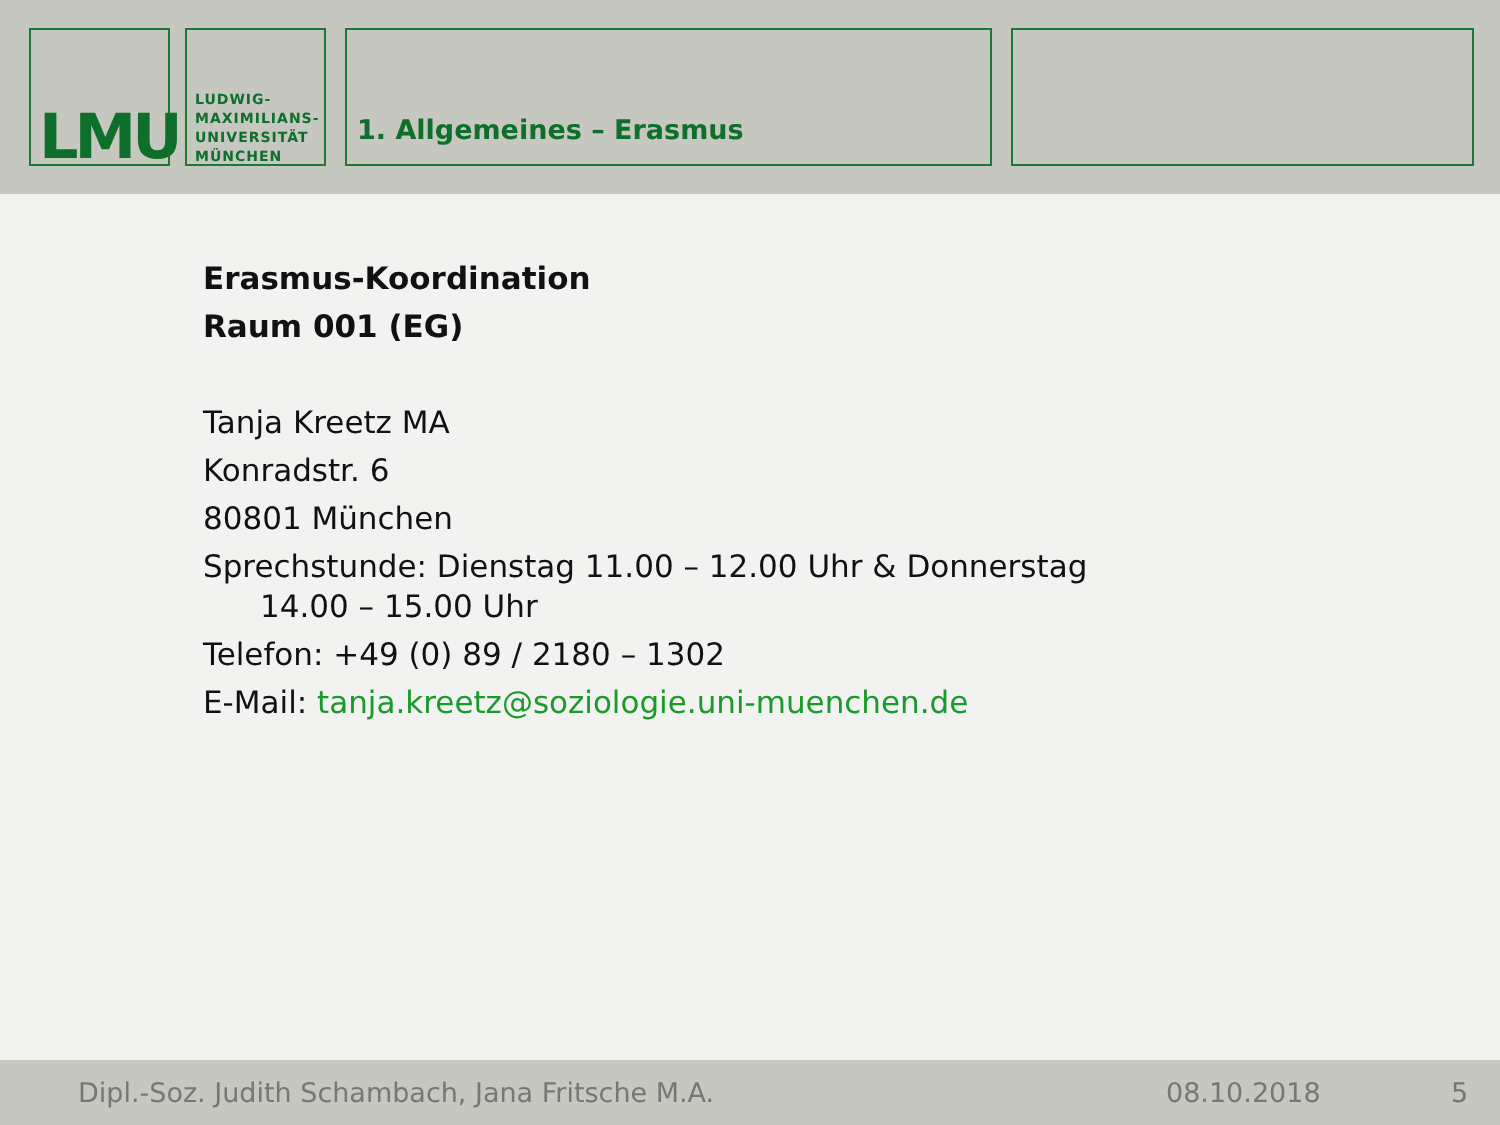LMU
LUDWIG-
MAXIMILIANS-
UNIVERSITÄT
MÜNCHEN
1. Allgemeines – Erasmus
Erasmus-Koordination
Raum 001 (EG)
Tanja Kreetz MA
Konradstr. 6
80801 München
Sprechstunde: Dienstag 11.00 – 12.00 Uhr & Donnerstag
14.00 – 15.00 Uhr
Telefon: +49 (0) 89 / 2180 – 1302
E-Mail: tanja.kreetz@soziologie.uni-muenchen.de
Dipl.-Soz. Judith Schambach, Jana Fritsche M.A. 08.10.2018 5